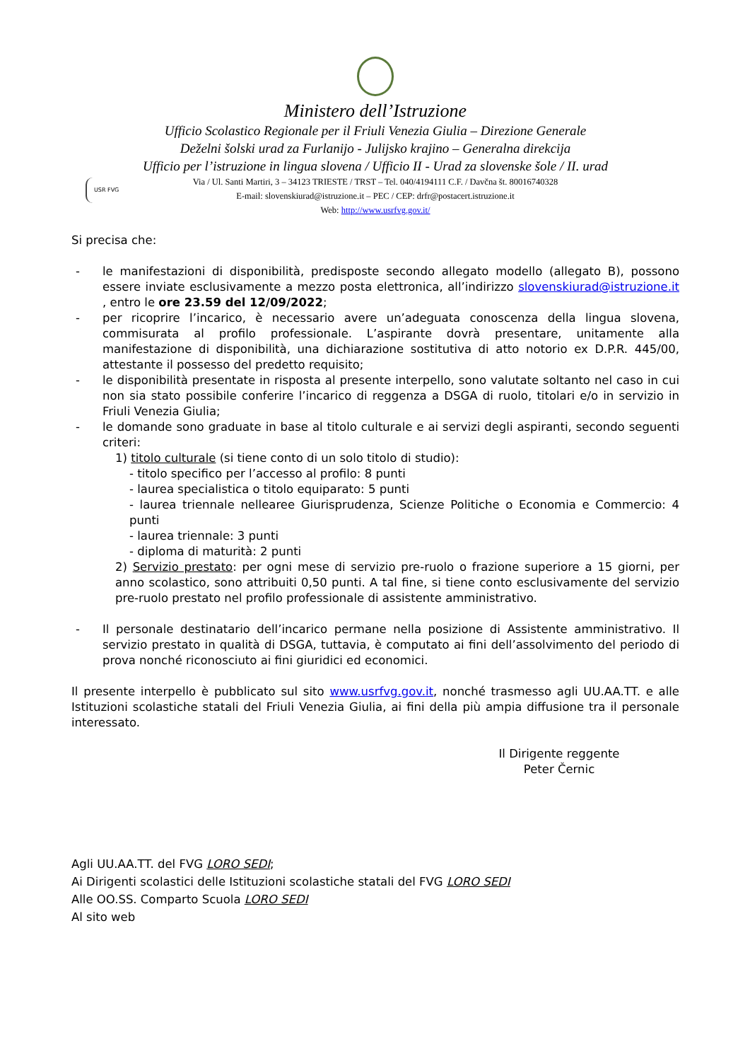Ministero dell’Istruzione
Ufficio Scolastico Regionale per il Friuli Venezia Giulia – Direzione Generale
Deželni šolski urad za Furlanijo - Julijsko krajino – Generalna direkcija
Ufficio per l’istruzione in lingua slovena / Ufficio II - Urad za slovenske šole / II. urad
USR FVG Via / Ul. Santi Martiri, 3 – 34123 TRIESTE / TRST – Tel. 040/4194111 C.F. / Davčna št. 80016740328
E-mail: slovenskiurad@istruzione.it – PEC / CEP: drfr@postacert.istruzione.it
Web: http://www.usrfvg.gov.it/
Si precisa che:
- le manifestazioni di disponibilità, predisposte secondo allegato modello (allegato B), possono essere inviate esclusivamente a mezzo posta elettronica, all’indirizzo slovenskiurad@istruzione.it , entro le ore 23.59 del 12/09/2022;
- per ricoprire l’incarico, è necessario avere un’adeguata conoscenza della lingua slovena, commisurata al profilo professionale. L’aspirante dovrà presentare, unitamente alla manifestazione di disponibilità, una dichiarazione sostitutiva di atto notorio ex D.P.R. 445/00, attestante il possesso del predetto requisito;
- le disponibilità presentate in risposta al presente interpello, sono valutate soltanto nel caso in cui non sia stato possibile conferire l’incarico di reggenza a DSGA di ruolo, titolari e/o in servizio in Friuli Venezia Giulia;
- le domande sono graduate in base al titolo culturale e ai servizi degli aspiranti, secondo seguenti criteri:
1) titolo culturale (si tiene conto di un solo titolo di studio):
- titolo specifico per l’accesso al profilo: 8 punti
- laurea specialistica o titolo equiparato: 5 punti
- laurea triennale nellearee Giurisprudenza, Scienze Politiche o Economia e Commercio: 4 punti
- laurea triennale: 3 punti
- diploma di maturità: 2 punti
2) Servizio prestato: per ogni mese di servizio pre-ruolo o frazione superiore a 15 giorni, per anno scolastico, sono attribuiti 0,50 punti. A tal fine, si tiene conto esclusivamente del servizio pre-ruolo prestato nel profilo professionale di assistente amministrativo.
- Il personale destinatario dell’incarico permane nella posizione di Assistente amministrativo. Il servizio prestato in qualità di DSGA, tuttavia, è computato ai fini dell’assolvimento del periodo di prova nonché riconosciuto ai fini giuridici ed economici.
Il presente interpello è pubblicato sul sito www.usrfvg.gov.it, nonché trasmesso agli UU.AA.TT. e alle Istituzioni scolastiche statali del Friuli Venezia Giulia, ai fini della più ampia diffusione tra il personale interessato.
Il Dirigente reggente
Peter Černic
Agli UU.AA.TT. del FVG LORO SEDI;
Ai Dirigenti scolastici delle Istituzioni scolastiche statali del FVG LORO SEDI
Alle OO.SS. Comparto Scuola LORO SEDI
Al sito web